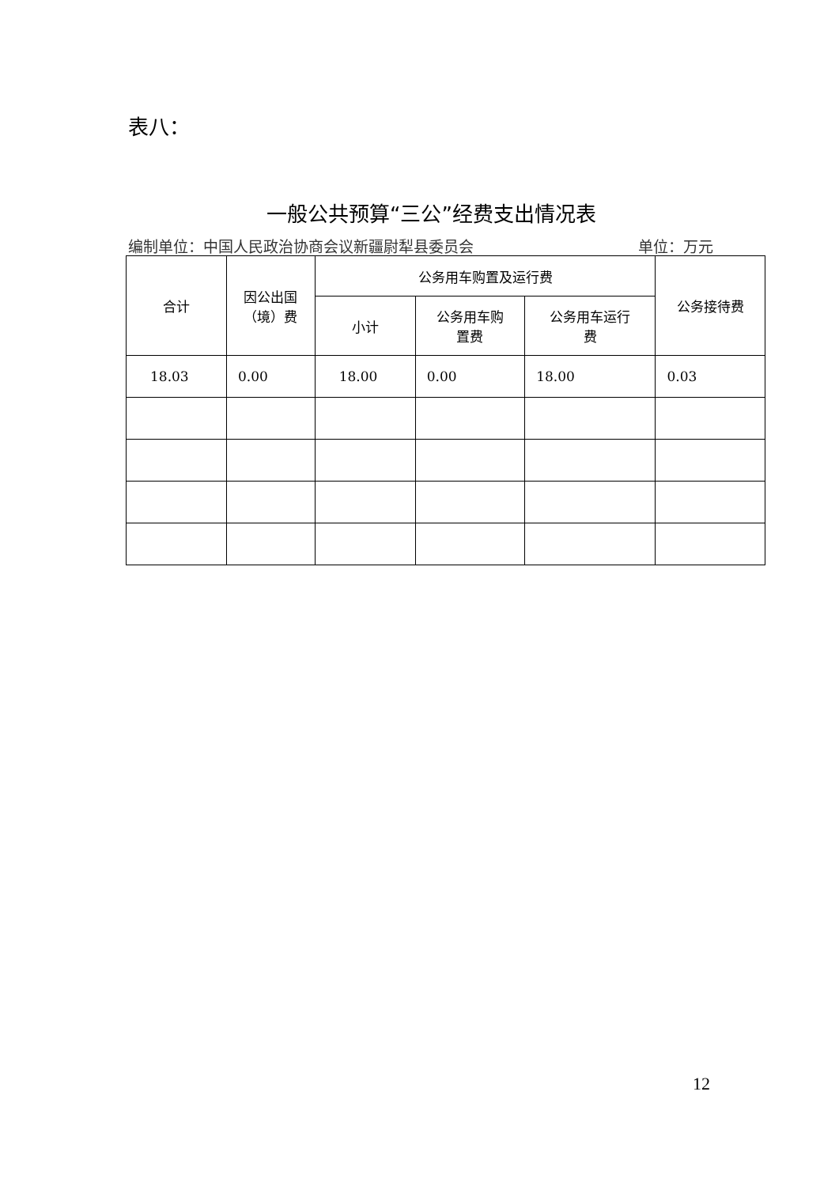表八：
一般公共预算“三公”经费支出情况表
编制单位：中国人民政治协商会议新疆尉犁县委员会 单位：万元
| 合计 | 因公出国 （境）费 | 公务用车购置及运行费 | | | 公务接待费 |
| --- | --- | --- | --- | --- | --- |
| | | 小计 | 公务用车购 置费 | 公务用车运行 费 | |
| 18.03 | 0.00 | 18.00 | 0.00 | 18.00 | 0.03 |
12